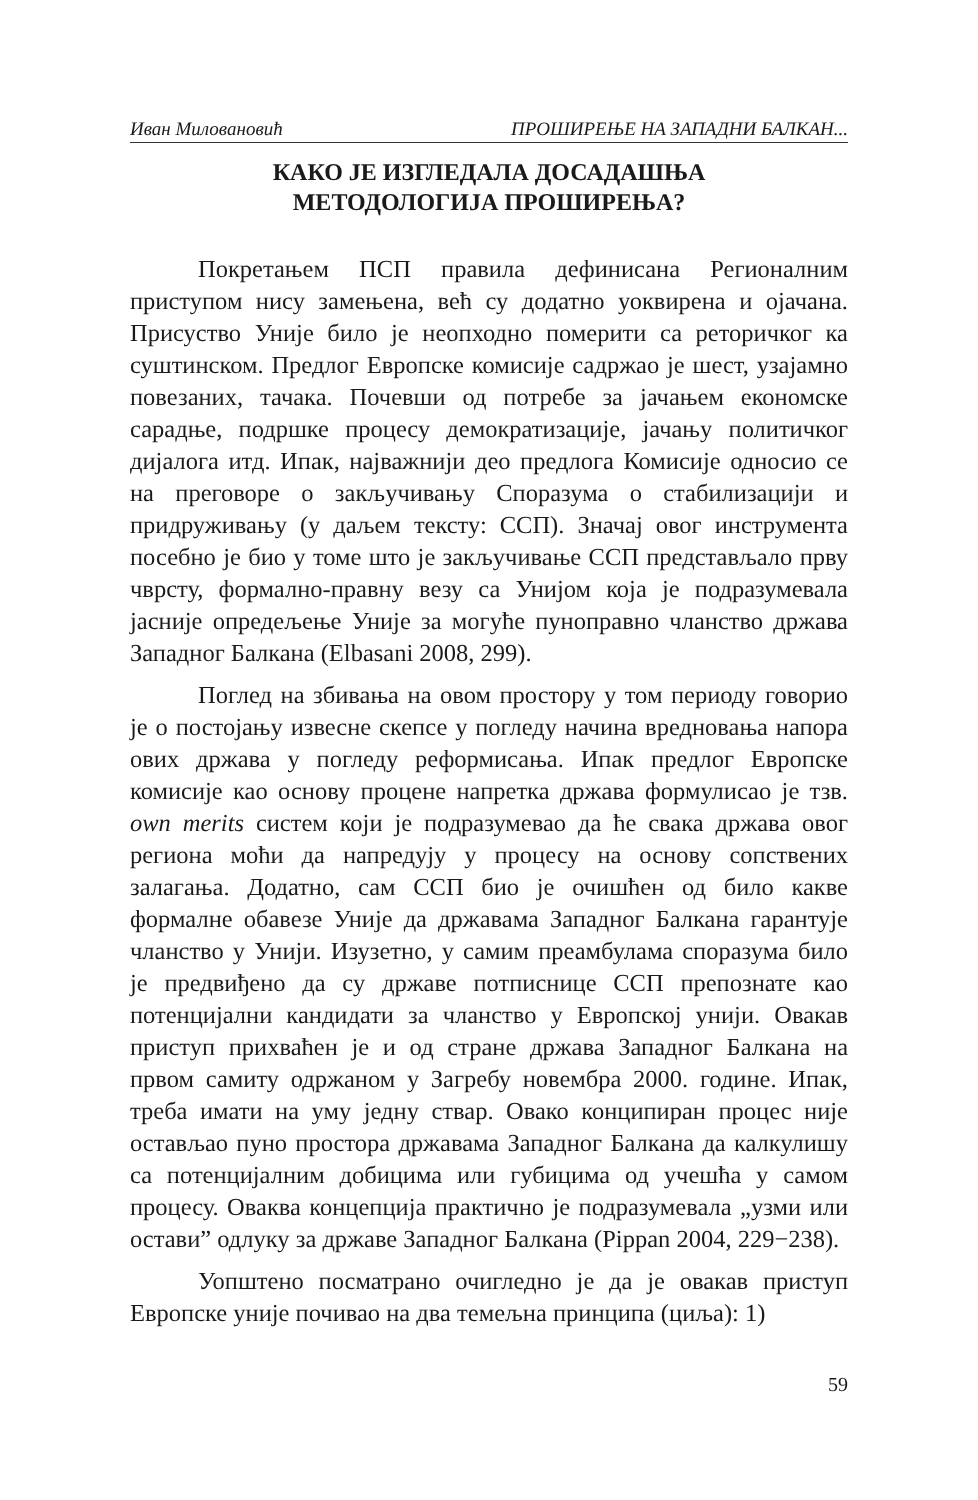Иван Миловановић ПРОШИРЕЊЕ НА ЗАПАДНИ БАЛКАН...
КАКО ЈЕ ИЗГЛЕДАЛА ДОСАДАШЊА
МЕТОДОЛОГИЈА ПРОШИРЕЊА?
Покретањем ПСП правила дефинисана Регионалним приступом нису замењена, већ су додатно уоквирена и ојачана. Присуство Уније било је неопходно померити са реторичког ка суштинском. Предлог Европске комисије садржао је шест, узајамно повезаних, тачака. Почевши од потребе за јачањем економске сарадње, подршке процесу демократизације, јачању политичког дијалога итд. Ипак, најважнији део предлога Комисије односио се на преговоре о закључивању Споразума о стабилизацији и придруживању (у даљем тексту: ССП). Значај овог инструмента посебно је био у томе што је закључивање ССП представљало прву чврсту, формално-правну везу са Унијом која је подразумевала јасније опредељење Уније за могуће пуноправно чланство држава Западног Балкана (Elbasani 2008, 299).
Поглед на збивања на овом простору у том периоду говорио је о постојању извесне скепсе у погледу начина вредновања напора ових држава у погледу реформисања. Ипак предлог Европске комисије као основу процене напретка држава формулисао је тзв. own merits систем који је подразумевао да ће свака држава овог региона моћи да напредују у процесу на основу сопствених залагања. Додатно, сам ССП био је очишћен од било какве формалне обавезе Уније да државама Западног Балкана гарантује чланство у Унији. Изузетно, у самим преамбулама споразума било је предвиђено да су државе потписнице ССП препознате као потенцијални кандидати за чланство у Европској унији. Овакав приступ прихваћен је и од стране држава Западног Балкана на првом самиту одржаном у Загребу новембра 2000. године. Ипак, треба имати на уму једну ствар. Овако конципиран процес није остављао пуно простора државама Западног Балкана да калкулишу са потенцијалним добицима или губицима од учешћа у самом процесу. Оваква концепција практично је подразумевала „узми или остави” одлуку за државе Западног Балкана (Pippan 2004, 229−238).
Уопштено посматрано очигледно је да је овакав приступ Европске уније почивао на два темељна принципа (циља): 1)
59